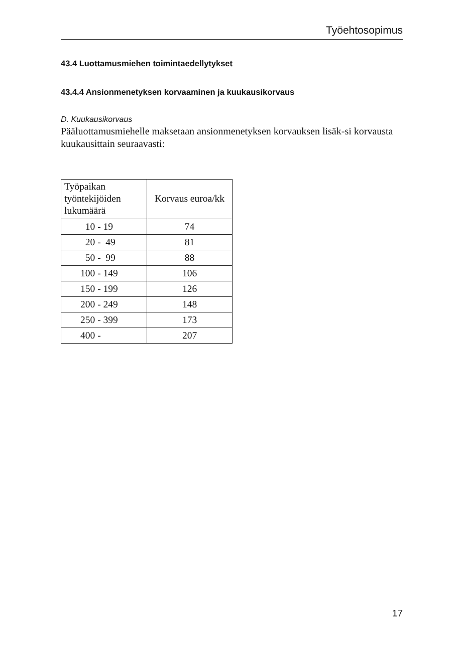Työehtosopimus
43.4 Luottamusmiehen toimintaedellytykset
43.4.4 Ansionmenetyksen korvaaminen ja kuukausikorvaus
D. Kuukausikorvaus
Pääluottamusmiehelle maksetaan ansionmenetyksen korvauksen lisäk-si korvausta kuukausittain seuraavasti:
| Työpaikan työntekijöiden lukumäärä | Korvaus euroa/kk |
| --- | --- |
| 10 - 19 | 74 |
| 20 - 49 | 81 |
| 50 - 99 | 88 |
| 100 - 149 | 106 |
| 150 - 199 | 126 |
| 200 - 249 | 148 |
| 250 - 399 | 173 |
| 400 - | 207 |
17